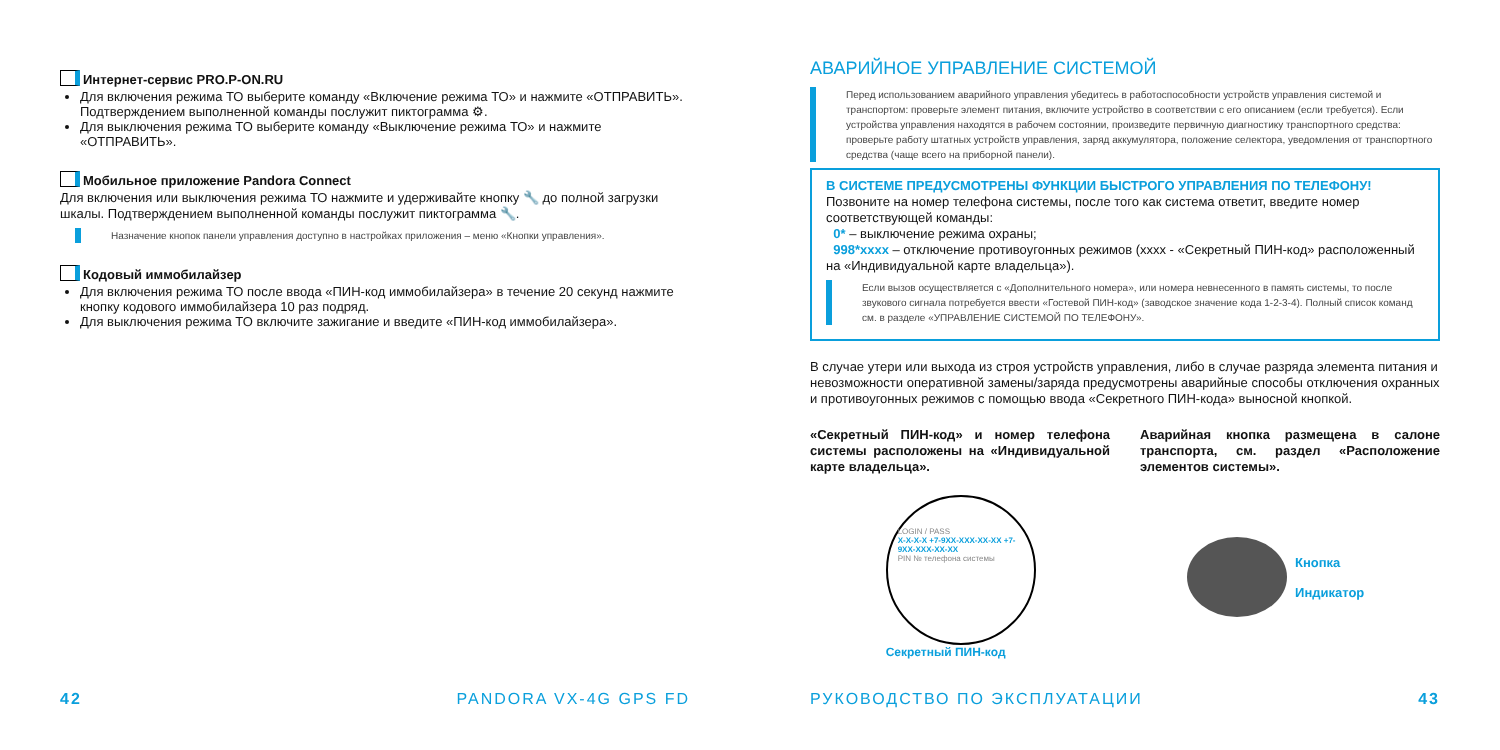Интернет-сервис PRO.P-ON.RU
Для включения режима ТО выберите команду «Включение режима ТО» и нажмите «ОТПРАВИТЬ». Подтверждением выполненной команды послужит пиктограмма ⚙.
Для выключения режима ТО выберите команду «Выключение режима ТО» и нажмите «ОТПРАВИТЬ».
Мобильное приложение Pandora Connect
Для включения или выключения режима ТО нажмите и удерживайте кнопку 🔧 до полной загрузки шкалы. Подтверждением выполненной команды послужит пиктограмма 🔧.
Назначение кнопок панели управления доступно в настройках приложения – меню «Кнопки управления».
Кодовый иммобилайзер
Для включения режима ТО после ввода «ПИН-код иммобилайзера» в течение 20 секунд нажмите кнопку кодового иммобилайзера 10 раз подряд.
Для выключения режима ТО включите зажигание и введите «ПИН-код иммобилайзера».
42 PANDORA VX-4G GPS FD
АВАРИЙНОЕ УПРАВЛЕНИЕ СИСТЕМОЙ
Перед использованием аварийного управления убедитесь в работоспособности устройств управления системой и транспортом: проверьте элемент питания, включите устройство в соответствии с его описанием (если требуется). Если устройства управления находятся в рабочем состоянии, произведите первичную диагностику транспортного средства: проверьте работу штатных устройств управления, заряд аккумулятора, положение селектора, уведомления от транспортного средства (чаще всего на приборной панели).
В СИСТЕМЕ ПРЕДУСМОТРЕНЫ ФУНКЦИИ БЫСТРОГО УПРАВЛЕНИЯ ПО ТЕЛЕФОНУ!
Позвоните на номер телефона системы, после того как система ответит, введите номер соответствующей команды:
0* – выключение режима охраны;
998*xxxx – отключение противоугонных режимов (xxxx - «Секретный ПИН-код» расположенный на «Индивидуальной карте владельца»).
Если вызов осуществляется с «Дополнительного номера», или номера невнесенного в память системы, то после звукового сигнала потребуется ввести «Гостевой ПИН-код» (заводское значение кода 1-2-3-4). Полный список команд см. в разделе «УПРАВЛЕНИЕ СИСТЕМОЙ ПО ТЕЛЕФОНУ».
В случае утери или выхода из строя устройств управления, либо в случае разряда элемента питания и невозможности оперативной замены/заряда предусмотрены аварийные способы отключения охранных и противоугонных режимов с помощью ввода «Секретного ПИН-кода» выносной кнопкой.
«Секретный ПИН-код» и номер телефона системы расположены на «Индивидуальной карте владельца».
Аварийная кнопка размещена в салоне транспорта, см. раздел «Расположение элементов системы».
LOGIN / PASS
X-X-X-X +7-9XX-XXX-XX-XX +7-9XX-XXX-XX-XX
PIN № телефона системы
Секретный ПИН-код
Кнопка
Индикатор
РУКОВОДСТВО ПО ЭКСПЛУАТАЦИИ 43